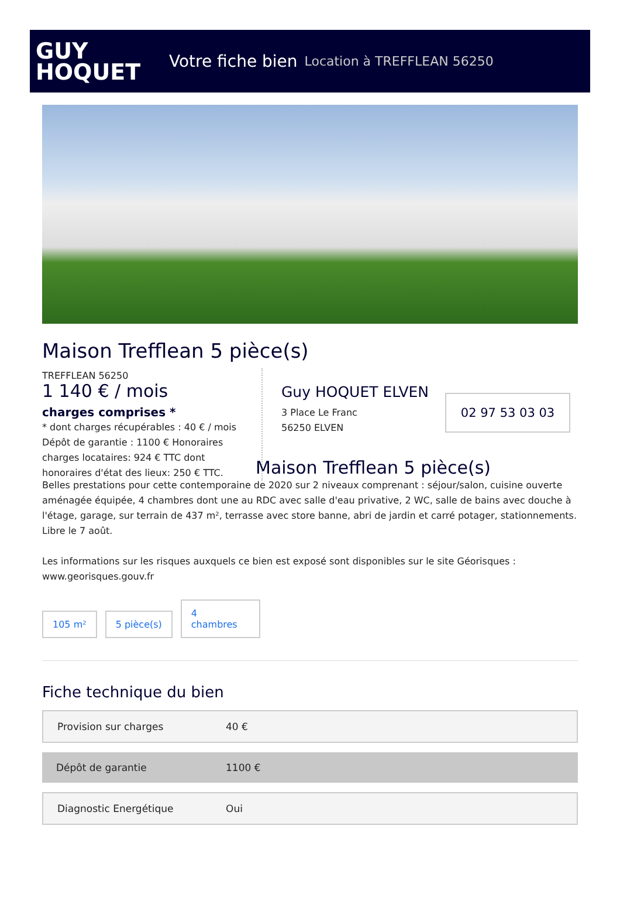GUY
HOQUET
Votre fiche bien Location à TREFFLEAN 56250
Maison Trefflean 5 pièce(s)
TREFFLEAN 56250
1 140 € / mois
charges comprises *
* dont charges récupérables : 40 € / mois
Dépôt de garantie : 1100 € Honoraires charges locataires: 924 € TTC dont honoraires d'état des lieux: 250 € TTC.
Guy HOQUET ELVEN
3 Place Le Franc
56250 ELVEN
02 97 53 03 03
Maison Trefflean 5 pièce(s)
Belles prestations pour cette contemporaine de 2020 sur 2 niveaux comprenant : séjour/salon, cuisine ouverte aménagée équipée, 4 chambres dont une au RDC avec salle d'eau privative, 2 WC, salle de bains avec douche à l'étage, garage, sur terrain de 437 m², terrasse avec store banne, abri de jardin et carré potager, stationnements. Libre le 7 août.
Les informations sur les risques auxquels ce bien est exposé sont disponibles sur le site Géorisques : www.georisques.gouv.fr
105 m²
5 pièce(s)
4
chambres
Fiche technique du bien
| Provision sur charges | 40 € |
| Dépôt de garantie | 1100 € |
| Diagnostic Energétique | Oui |